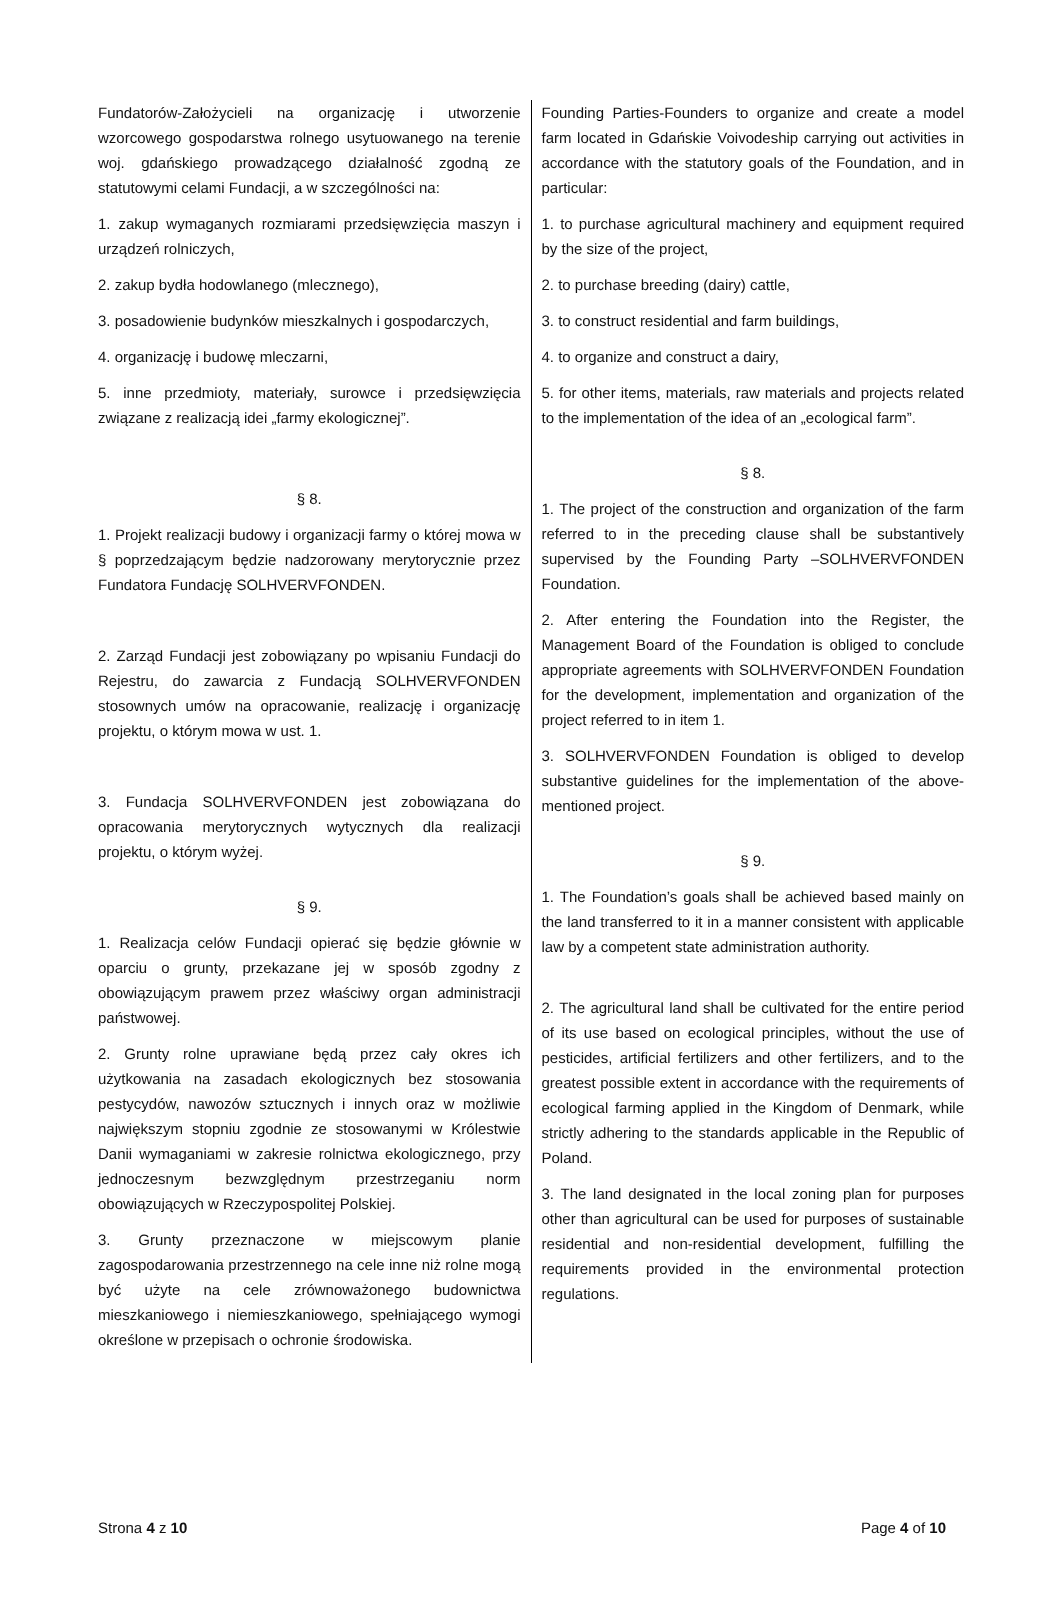Fundatorów-Założycieli na organizację i utworzenie wzorcowego gospodarstwa rolnego usytuowanego na terenie woj. gdańskiego prowadzącego działalność zgodną ze statutowymi celami Fundacji, a w szczególności na:
1. zakup wymaganych rozmiarami przedsięwzięcia maszyn i urządzeń rolniczych,
2. zakup bydła hodowlanego (mlecznego),
3. posadowienie budynków mieszkalnych i gospodarczych,
4. organizację i budowę mleczarni,
5. inne przedmioty, materiały, surowce i przedsięwzięcia związane z realizacją idei „farmy ekologicznej”.
§ 8.
1. Projekt realizacji budowy i organizacji farmy o której mowa w § poprzedzającym będzie nadzorowany merytorycznie przez Fundatora Fundację SOLHVERVFONDEN.
2. Zarząd Fundacji jest zobowiązany po wpisaniu Fundacji do Rejestru, do zawarcia z Fundacją SOLHVERVFONDEN stosownych umów na opracowanie, realizację i organizację projektu, o którym mowa w ust. 1.
3. Fundacja SOLHVERVFONDEN jest zobowiązana do opracowania merytorycznych wytycznych dla realizacji projektu, o którym wyżej.
§ 9.
1. Realizacja celów Fundacji opierać się będzie głównie w oparciu o grunty, przekazane jej w sposób zgodny z obowiązującym prawem przez właściwy organ administracji państwowej.
2. Grunty rolne uprawiane będą przez cały okres ich użytkowania na zasadach ekologicznych bez stosowania pestycydów, nawozów sztucznych i innych oraz w możliwie największym stopniu zgodnie ze stosowanymi w Królestwie Danii wymaganiami w zakresie rolnictwa ekologicznego, przy jednoczesnym bezwzględnym przestrzeganiu norm obowiązujących w Rzeczypospolitej Polskiej.
3. Grunty przeznaczone w miejscowym planie zagospodarowania przestrzennego na cele inne niż rolne mogą być użyte na cele zrównoważonego budownictwa mieszkaniowego i niemieszkaniowego, spełniającego wymogi określone w przepisach o ochronie środowiska.
Founding Parties-Founders to organize and create a model farm located in Gdańskie Voivodeship carrying out activities in accordance with the statutory goals of the Foundation, and in particular:
1. to purchase agricultural machinery and equipment required by the size of the project,
2. to purchase breeding (dairy) cattle,
3. to construct residential and farm buildings,
4. to organize and construct a dairy,
5. for other items, materials, raw materials and projects related to the implementation of the idea of an „ecological farm”.
§ 8.
1. The project of the construction and organization of the farm referred to in the preceding clause shall be substantively supervised by the Founding Party –SOLHVERVFONDEN Foundation.
2. After entering the Foundation into the Register, the Management Board of the Foundation is obliged to conclude appropriate agreements with SOLHVERVFONDEN Foundation for the development, implementation and organization of the project referred to in item 1.
3. SOLHVERVFONDEN Foundation is obliged to develop substantive guidelines for the implementation of the above-mentioned project.
§ 9.
1. The Foundation’s goals shall be achieved based mainly on the land transferred to it in a manner consistent with applicable law by a competent state administration authority.
2. The agricultural land shall be cultivated for the entire period of its use based on ecological principles, without the use of pesticides, artificial fertilizers and other fertilizers, and to the greatest possible extent in accordance with the requirements of ecological farming applied in the Kingdom of Denmark, while strictly adhering to the standards applicable in the Republic of Poland.
3. The land designated in the local zoning plan for purposes other than agricultural can be used for purposes of sustainable residential and non-residential development, fulfilling the requirements provided in the environmental protection regulations.
Strona 4 z 10 Page 4 of 10